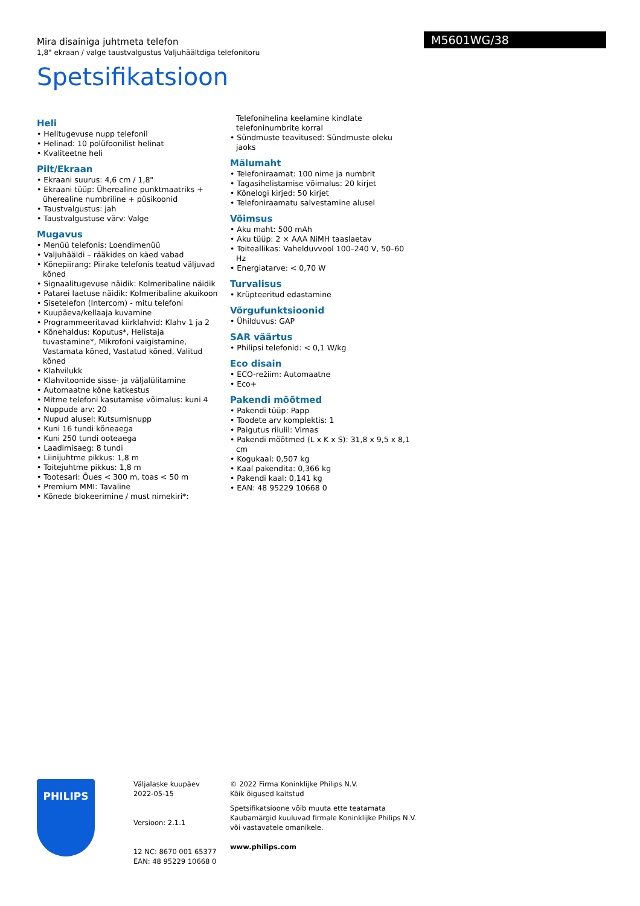Mira disainiga juhtmeta telefon
1,8" ekraan / valge taustvalgustus Valjuhäältdiga telefonitoru
Spetsifikatsioon
M5601WG/38
Heli
• Helitugevuse nupp telefonil
• Helinad: 10 polüfoonilist helinat
• Kvaliteetne heli
Pilt/Ekraan
• Ekraani suurus: 4,6 cm / 1,8"
• Ekraani tüüp: Üherealine punktmaatriks + üherealine numbriline + püsikoonid
• Taustvalgustus: jah
• Taustvalgustuse värv: Valge
Mugavus
• Menüü telefonis: Loendimenüü
• Valjuhääldi – rääkides on käed vabad
• Kõnepiirang: Piirake telefonis teatud väljuvad kõned
• Signaalitugevuse näidik: Kolmeribaline näidik
• Patarei laetuse näidik: Kolmeribaline akuikoon
• Sisetelefon (Intercom) - mitu telefoni
• Kuupäeva/kellaaja kuvamine
• Programmeeritavad kiirklahvid: Klahv 1 ja 2
• Kõnehaldus: Koputus*, Helistaja tuvastamine*, Mikrofoni vaigistamine, Vastamata kõned, Vastatud kõned, Valitud kõned
• Klahvilukk
• Klahvitoonide sisse- ja väljalülitamine
• Automaatne kõne katkestus
• Mitme telefoni kasutamise võimalus: kuni 4
• Nuppude arv: 20
• Nupud alusel: Kutsumisnupp
• Kuni 16 tundi kõneaega
• Kuni 250 tundi ooteaega
• Laadimisaeg: 8 tundi
• Liinijuhtme pikkus: 1,8 m
• Toitejuhtme pikkus: 1,8 m
• Tootesari: Õues < 300 m, toas < 50 m
• Premium MMI: Tavaline
• Kõnede blokeerimine / must nimekiri*:
Telefonihelina keelamine kindlate telefoninumbrite korral
• Sündmuste teavitused: Sündmuste oleku jaoks
Mälumaht
• Telefoniraamat: 100 nime ja numbrit
• Tagasihelistamise võimalus: 20 kirjet
• Kõnelogi kirjed: 50 kirjet
• Telefoniraamatu salvestamine alusel
Võimsus
• Aku maht: 500 mAh
• Aku tüüp: 2 × AAA NiMH taaslaetav
• Toiteallikas: Vahelduvvool 100–240 V, 50–60 Hz
• Energiatarve: < 0,70 W
Turvalisus
• Krüpteeritud edastamine
Võrgufunktsioonid
• Ühilduvus: GAP
SAR väärtus
• Philipsi telefonid: < 0,1 W/kg
Eco disain
• ECO-režiim: Automaatne
• Eco+
Pakendi mõõtmed
• Pakendi tüüp: Papp
• Toodete arv komplektis: 1
• Paigutus riiulil: Virnas
• Pakendi mõõtmed (L x K x S): 31,8 x 9,5 x 8,1 cm
• Kogukaal: 0,507 kg
• Kaal pakendita: 0,366 kg
• Pakendi kaal: 0,141 kg
• EAN: 48 95229 10668 0
PHILIPS
Väljalaske kuupäev
2022-05-15
Versioon: 2.1.1
12 NC: 8670 001 65377
EAN: 48 95229 10668 0
© 2022 Firma Koninklijke Philips N.V.
Kõik õigused kaitstud
Spetsifikatsioone võib muuta ette teatamata
Kaubamärgid kuuluvad firmale Koninklijke Philips N.V.
või vastavatele omanikele.
www.philips.com